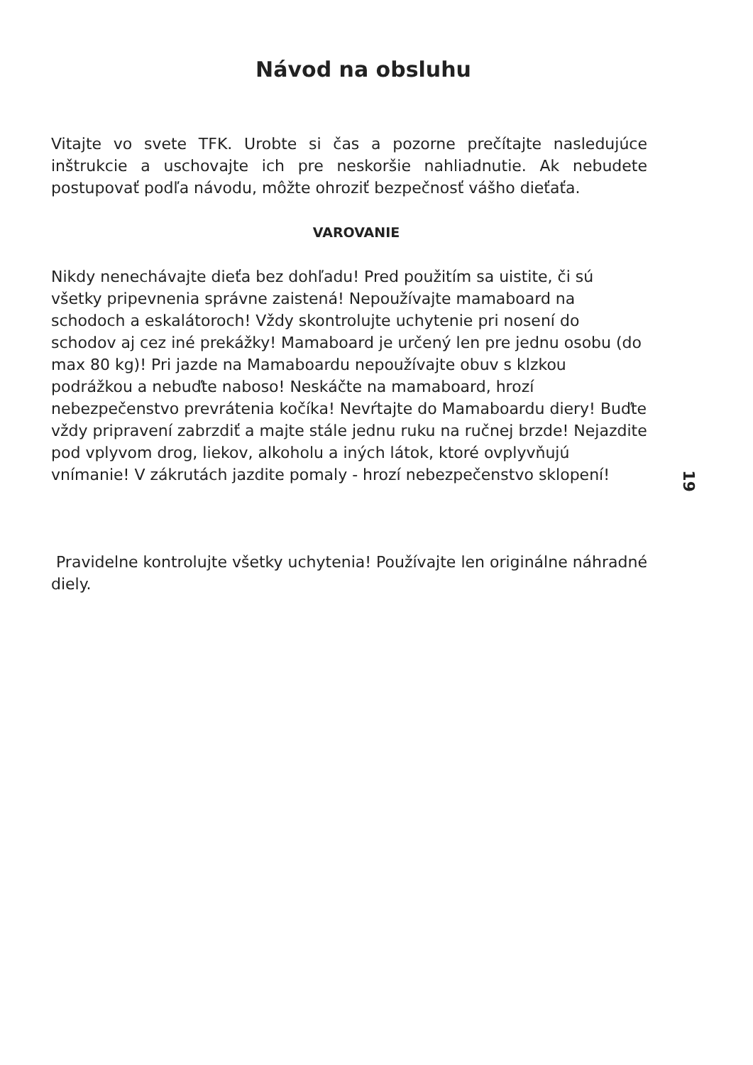Návod na obsluhu
Vitajte vo svete TFK. Urobte si čas a pozorne prečítajte nasledujúce inštrukcie a uschovajte ich pre neskoršie nahliadnutie. Ak nebudete postupovať podľa návodu, môžte ohroziť bezpečnosť vášho dieťaťa.
VAROVANIE
Nikdy nenechávajte dieťa bez dohľadu! Pred použitím sa uistite, či sú všetky pripevnenia správne zaistená! Nepoužívajte mamaboard na schodoch a eskalátoroch! Vždy skontrolujte uchytenie pri nosení do schodov aj cez iné prekážky! Mamaboard je určený len pre jednu osobu (do max 80 kg)! Pri jazde na Mamaboardu nepoužívajte obuv s klzkou podrážkou a nebuďte naboso! Neskáčte na mamaboard, hrozí nebezpečenstvo prevrátenia kočíka! Nevŕtajte do Mamaboardu diery! Buďte vždy pripravení zabrzdiť a majte stále jednu ruku na ručnej brzde! Nejazdite pod vplyvom drog, liekov, alkoholu a iných látok, ktoré ovplyvňujú vnímanie! V zákrutách jazdite pomaly - hrozí nebezpečenstvo sklopení!
Pravidelne kontrolujte všetky uchytenia! Používajte len originálne náhradné diely.
19